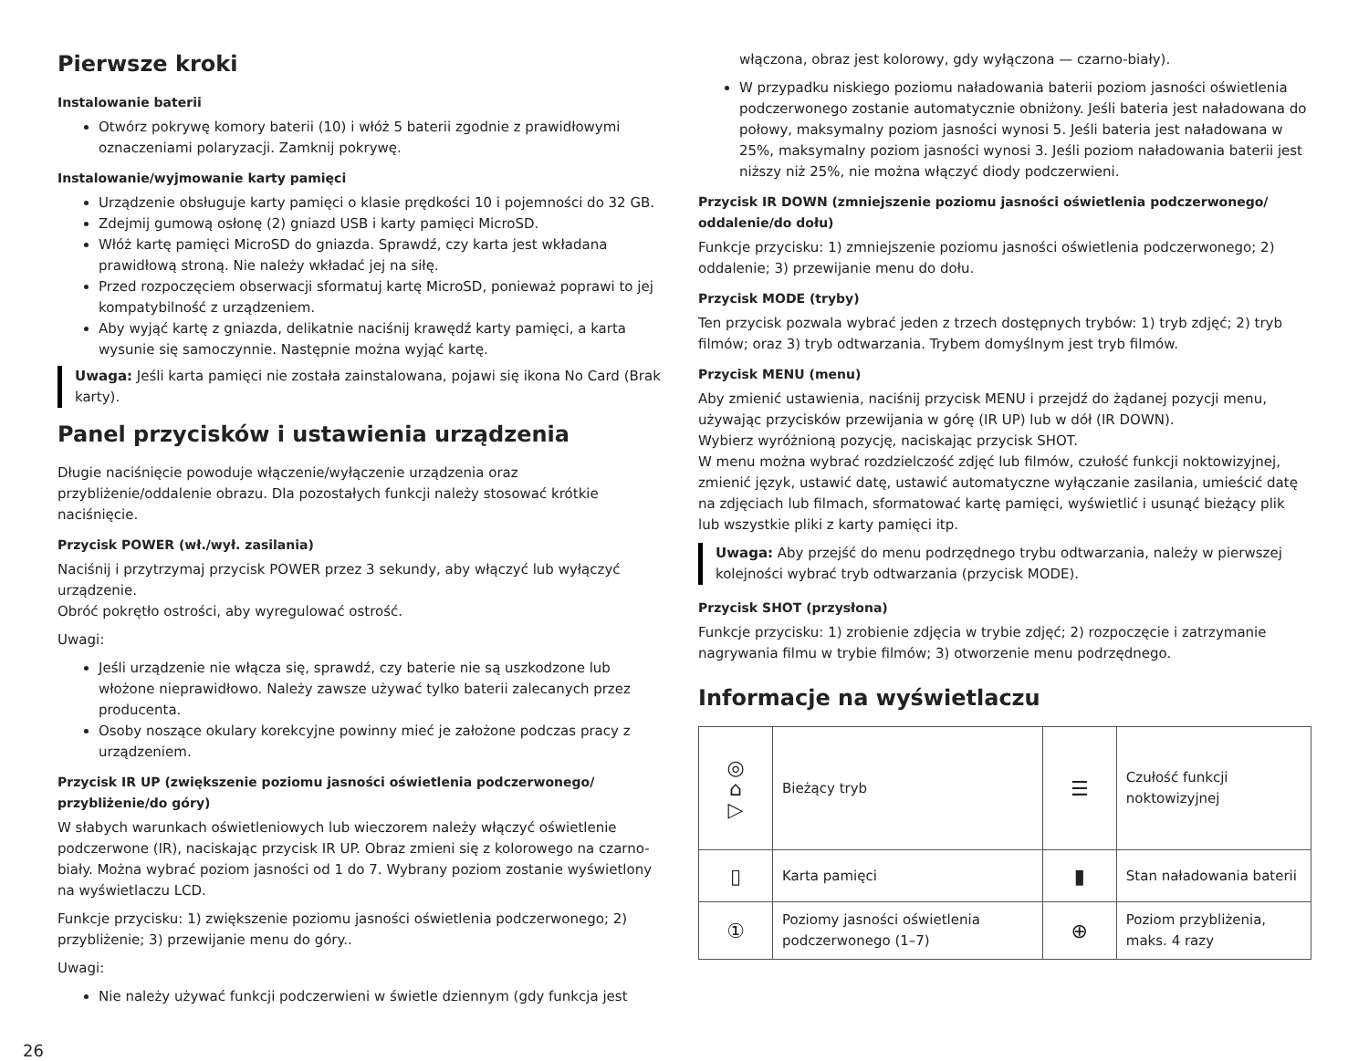Pierwsze kroki
Instalowanie baterii
Otwórz pokrywę komory baterii (10) i włóż 5 baterii zgodnie z prawidłowymi oznaczeniami polaryzacji. Zamknij pokrywę.
Instalowanie/wyjmowanie karty pamięci
Urządzenie obsługuje karty pamięci o klasie prędkości 10 i pojemności do 32 GB.
Zdejmij gumową osłonę (2) gniazd USB i karty pamięci MicroSD.
Włóż kartę pamięci MicroSD do gniazda. Sprawdź, czy karta jest wkładana prawidłową stroną. Nie należy wkładać jej na siłę.
Przed rozpoczęciem obserwacji sformatuj kartę MicroSD, ponieważ poprawi to jej kompatybilność z urządzeniem.
Aby wyjąć kartę z gniazda, delikatnie naciśnij krawędź karty pamięci, a karta wysunie się samoczynnie. Następnie można wyjąć kartę.
Uwaga: Jeśli karta pamięci nie została zainstalowana, pojawi się ikona No Card (Brak karty).
Panel przycisków i ustawienia urządzenia
Długie naciśnięcie powoduje włączenie/wyłączenie urządzenia oraz przybliżenie/oddalenie obrazu. Dla pozostałych funkcji należy stosować krótkie naciśnięcie.
Przycisk POWER (wł./wył. zasilania)
Naciśnij i przytrzymaj przycisk POWER przez 3 sekundy, aby włączyć lub wyłączyć urządzenie.
Obróć pokrętło ostrości, aby wyregulować ostrość.
Uwagi:
Jeśli urządzenie nie włącza się, sprawdź, czy baterie nie są uszkodzone lub włożone nieprawidłowo. Należy zawsze używać tylko baterii zalecanych przez producenta.
Osoby noszące okulary korekcyjne powinny mieć je założone podczas pracy z urządzeniem.
Przycisk IR UP (zwiększenie poziomu jasności oświetlenia podczerwonego/ przybliżenie/do góry)
W słabych warunkach oświetleniowych lub wieczorem należy włączyć oświetlenie podczerwone (IR), naciskając przycisk IR UP. Obraz zmieni się z kolorowego na czarno-biały. Można wybrać poziom jasności od 1 do 7. Wybrany poziom zostanie wyświetlony na wyświetlaczu LCD.
Funkcje przycisku: 1) zwiększenie poziomu jasności oświetlenia podczerwonego; 2) przybliżenie; 3) przewijanie menu do góry..
Uwagi:
Nie należy używać funkcji podczerwieni w świetle dziennym (gdy funkcja jest
włączona, obraz jest kolorowy, gdy wyłączona — czarno-biały).
W przypadku niskiego poziomu naładowania baterii poziom jasności oświetlenia podczerwonego zostanie automatycznie obniżony. Jeśli bateria jest naładowana do połowy, maksymalny poziom jasności wynosi 5. Jeśli bateria jest naładowana w 25%, maksymalny poziom jasności wynosi 3. Jeśli poziom naładowania baterii jest niższy niż 25%, nie można włączyć diody podczerwieni.
Przycisk IR DOWN (zmniejszenie poziomu jasności oświetlenia podczerwonego/ oddalenie/do dołu)
Funkcje przycisku: 1) zmniejszenie poziomu jasności oświetlenia podczerwonego; 2) oddalenie; 3) przewijanie menu do dołu.
Przycisk MODE (tryby)
Ten przycisk pozwala wybrać jeden z trzech dostępnych trybów: 1) tryb zdjęć; 2) tryb filmów; oraz 3) tryb odtwarzania. Trybem domyślnym jest tryb filmów.
Przycisk MENU (menu)
Aby zmienić ustawienia, naciśnij przycisk MENU i przejdź do żądanej pozycji menu, używając przycisków przewijania w górę (IR UP) lub w dół (IR DOWN).
Wybierz wyróżnioną pozycję, naciskając przycisk SHOT.
W menu można wybrać rozdzielczość zdjęć lub filmów, czułość funkcji noktowizyjnej, zmienić język, ustawić datę, ustawić automatyczne wyłączanie zasilania, umieścić datę na zdjęciach lub filmach, sformatować kartę pamięci, wyświetlić i usunąć bieżący plik lub wszystkie pliki z karty pamięci itp.
Uwaga: Aby przejść do menu podrzędnego trybu odtwarzania, należy w pierwszej kolejności wybrać tryb odtwarzania (przycisk MODE).
Przycisk SHOT (przysłona)
Funkcje przycisku: 1) zrobienie zdjęcia w trybie zdjęć; 2) rozpoczęcie i zatrzymanie nagrywania filmu w trybie filmów; 3) otworzenie menu podrzędnego.
Informacje na wyświetlaczu
| ◎ ⌂ ▷ | Bieżący tryb | ☰ | Czułość funkcji noktowizyjnej |
| ▯ | Karta pamięci | ▮ | Stan naładowania baterii |
| ① | Poziomy jasności oświetlenia podczerwonego (1–7) | ⊕ | Poziom przybliżenia, maks. 4 razy |
26